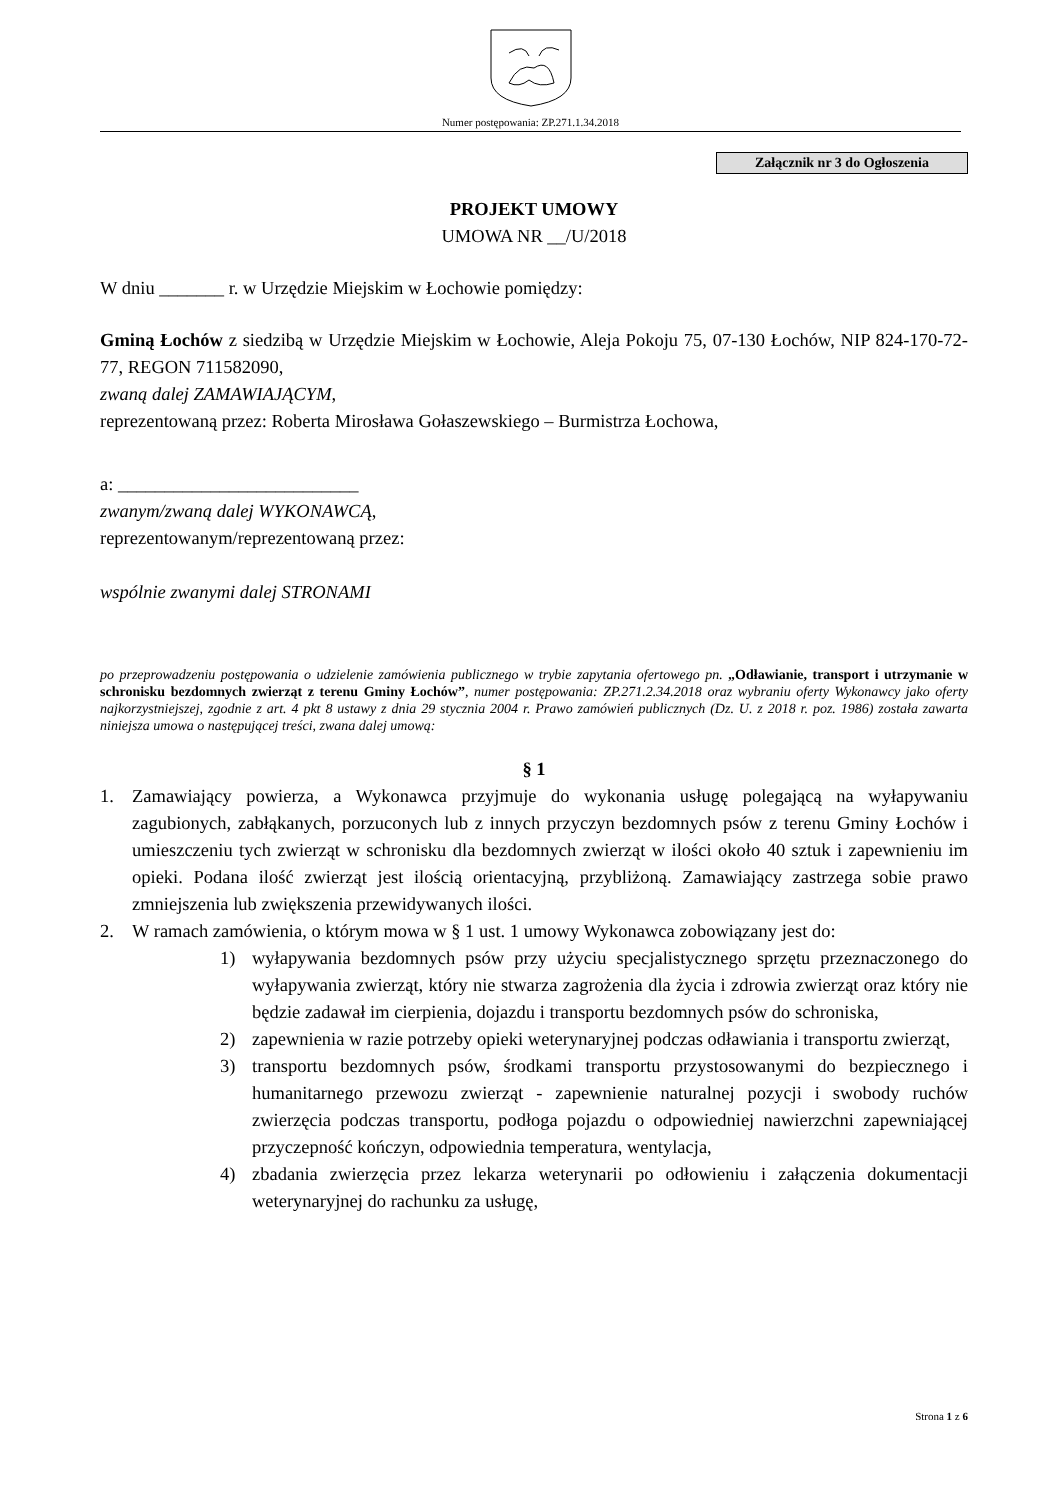Numer postępowania: ZP.271.1.34.2018
Załącznik nr 3 do Ogłoszenia
PROJEKT UMOWY
UMOWA NR __/U/2018
W dniu _______ r. w Urzędzie Miejskim w Łochowie pomiędzy:
Gminą Łochów z siedzibą w Urzędzie Miejskim w Łochowie, Aleja Pokoju 75, 07-130 Łochów, NIP 824-170-72-77, REGON 711582090,
zwaną dalej ZAMAWIAJĄCYM,
reprezentowaną przez: Roberta Mirosława Gołaszewskiego – Burmistrza Łochowa,
a: __________________________
zwanym/zwaną dalej WYKONAWCĄ,
reprezentowanym/reprezentowaną przez:
wspólnie zwanymi dalej STRONAMI
po przeprowadzeniu postępowania o udzielenie zamówienia publicznego w trybie zapytania ofertowego pn. „Odławianie, transport i utrzymanie w schronisku bezdomnych zwierząt z terenu Gminy Łochów”, numer postępowania: ZP.271.2.34.2018 oraz wybraniu oferty Wykonawcy jako oferty najkorzystniejszej, zgodnie z art. 4 pkt 8 ustawy z dnia 29 stycznia 2004 r. Prawo zamówień publicznych (Dz. U. z 2018 r. poz. 1986) została zawarta niniejsza umowa o następującej treści, zwana dalej umową:
§ 1
1. Zamawiający powierza, a Wykonawca przyjmuje do wykonania usługę polegającą na wyłapywaniu zagubionych, zabłąkanych, porzuconych lub z innych przyczyn bezdomnych psów z terenu Gminy Łochów i umieszczeniu tych zwierząt w schronisku dla bezdomnych zwierząt w ilości około 40 sztuk i zapewnieniu im opieki. Podana ilość zwierząt jest ilością orientacyjną, przybliżoną. Zamawiający zastrzega sobie prawo zmniejszenia lub zwiększenia przewidywanych ilości.
2. W ramach zamówienia, o którym mowa w § 1 ust. 1 umowy Wykonawca zobowiązany jest do:
1) wyłapywania bezdomnych psów przy użyciu specjalistycznego sprzętu przeznaczonego do wyłapywania zwierząt, który nie stwarza zagrożenia dla życia i zdrowia zwierząt oraz który nie będzie zadawał im cierpienia, dojazdu i transportu bezdomnych psów do schroniska,
2) zapewnienia w razie potrzeby opieki weterynaryjnej podczas odławiania i transportu zwierząt,
3) transportu bezdomnych psów, środkami transportu przystosowanymi do bezpiecznego i humanitarnego przewozu zwierząt - zapewnienie naturalnej pozycji i swobody ruchów zwierzęcia podczas transportu, podłoga pojazdu o odpowiedniej nawierzchni zapewniającej przyczepność kończyn, odpowiednia temperatura, wentylacja,
4) zbadania zwierzęcia przez lekarza weterynarii po odłowieniu i załączenia dokumentacji weterynaryjnej do rachunku za usługę,
Strona 1 z 6